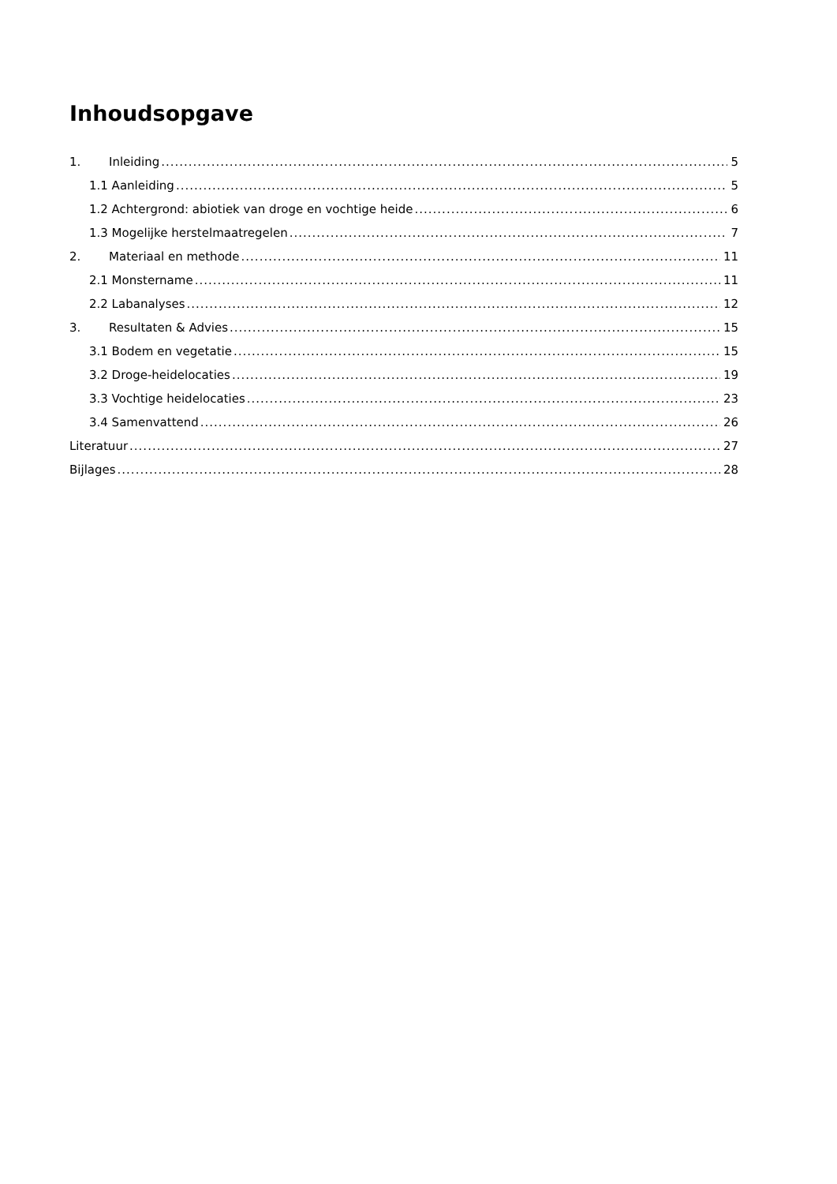Inhoudsopgave
1. Inleiding 5
1.1 Aanleiding 5
1.2 Achtergrond: abiotiek van droge en vochtige heide 6
1.3 Mogelijke herstelmaatregelen 7
2. Materiaal en methode 11
2.1 Monstername 11
2.2 Labanalyses 12
3. Resultaten & Advies 15
3.1 Bodem en vegetatie 15
3.2 Droge-heidelocaties 19
3.3 Vochtige heidelocaties 23
3.4 Samenvattend 26
Literatuur 27
Bijlages 28